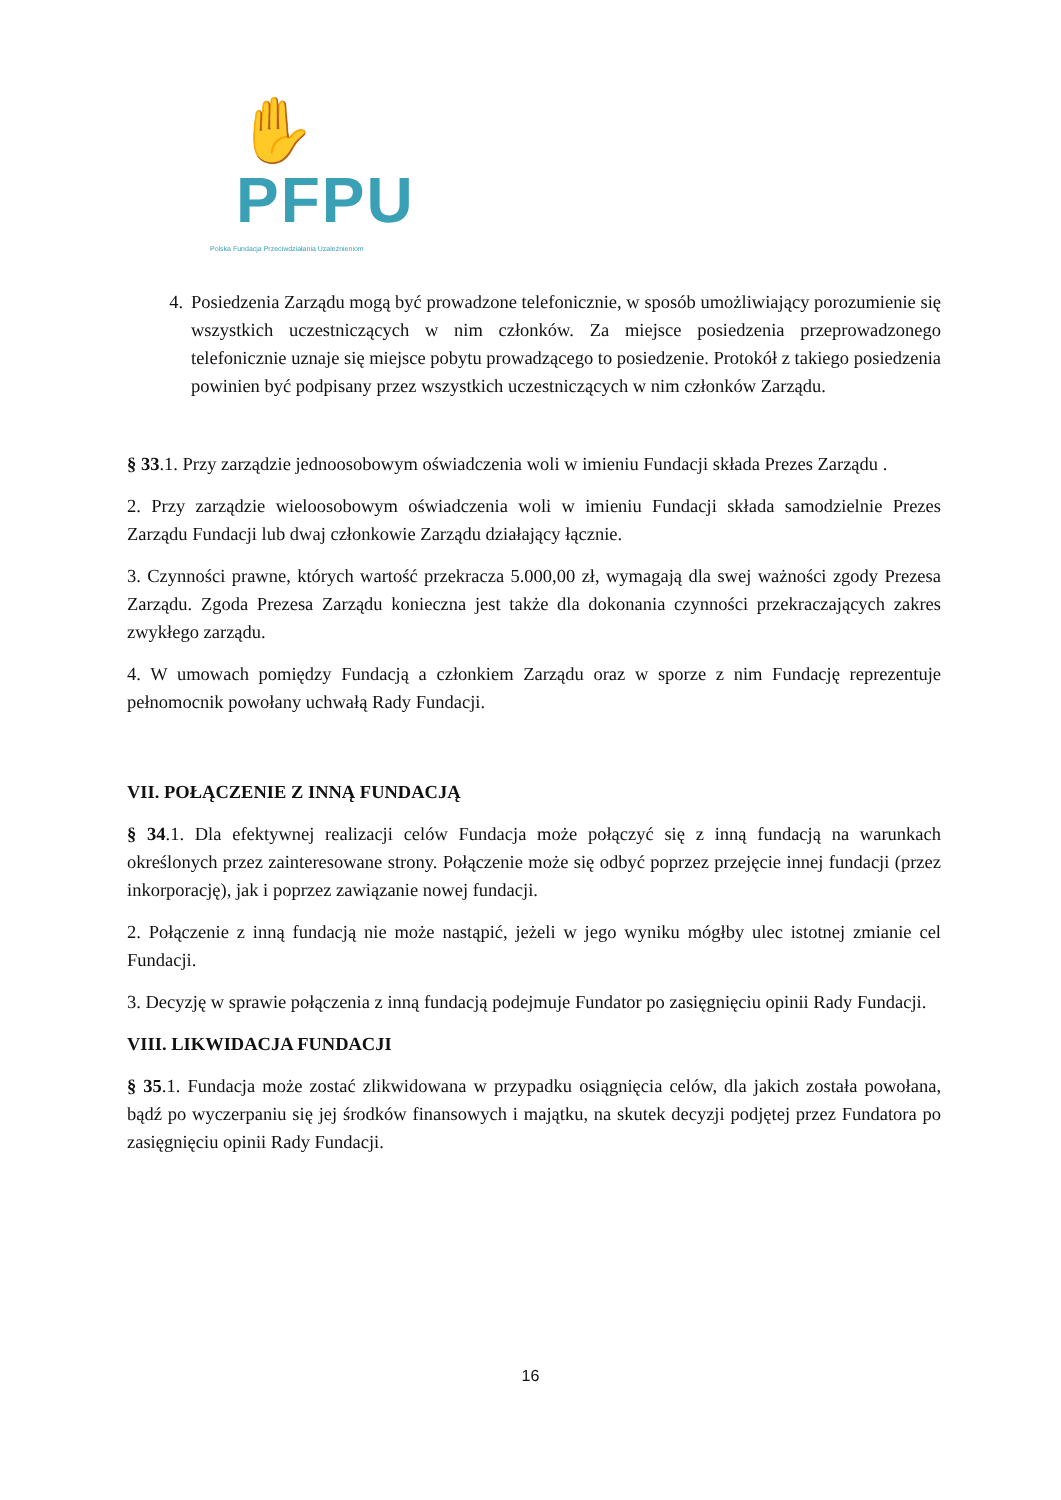✋PFPU
Polska Fundacja Przeciwdziałania Uzależnieniom
4. Posiedzenia Zarządu mogą być prowadzone telefonicznie, w sposób umożliwiający porozumienie się wszystkich uczestniczących w nim członków. Za miejsce posiedzenia przeprowadzonego telefonicznie uznaje się miejsce pobytu prowadzącego to posiedzenie. Protokół z takiego posiedzenia powinien być podpisany przez wszystkich uczestniczących w nim członków Zarządu.
§ 33.1. Przy zarządzie jednoosobowym oświadczenia woli w imieniu Fundacji składa Prezes Zarządu .
2. Przy zarządzie wieloosobowym oświadczenia woli w imieniu Fundacji składa samodzielnie Prezes Zarządu Fundacji lub dwaj członkowie Zarządu działający łącznie.
3. Czynności prawne, których wartość przekracza 5.000,00 zł, wymagają dla swej ważności zgody Prezesa Zarządu. Zgoda Prezesa Zarządu konieczna jest także dla dokonania czynności przekraczających zakres zwykłego zarządu.
4. W umowach pomiędzy Fundacją a członkiem Zarządu oraz w sporze z nim Fundację reprezentuje pełnomocnik powołany uchwałą Rady Fundacji.
VII. POŁĄCZENIE Z INNĄ FUNDACJĄ
§ 34.1. Dla efektywnej realizacji celów Fundacja może połączyć się z inną fundacją na warunkach określonych przez zainteresowane strony. Połączenie może się odbyć poprzez przejęcie innej fundacji (przez inkorporację), jak i poprzez zawiązanie nowej fundacji.
2. Połączenie z inną fundacją nie może nastąpić, jeżeli w jego wyniku mógłby ulec istotnej zmianie cel Fundacji.
3. Decyzję w sprawie połączenia z inną fundacją podejmuje Fundator po zasięgnięciu opinii Rady Fundacji.
VIII. LIKWIDACJA FUNDACJI
§ 35.1. Fundacja może zostać zlikwidowana w przypadku osiągnięcia celów, dla jakich została powołana, bądź po wyczerpaniu się jej środków finansowych i majątku, na skutek decyzji podjętej przez Fundatora po zasięgnięciu opinii Rady Fundacji.
16